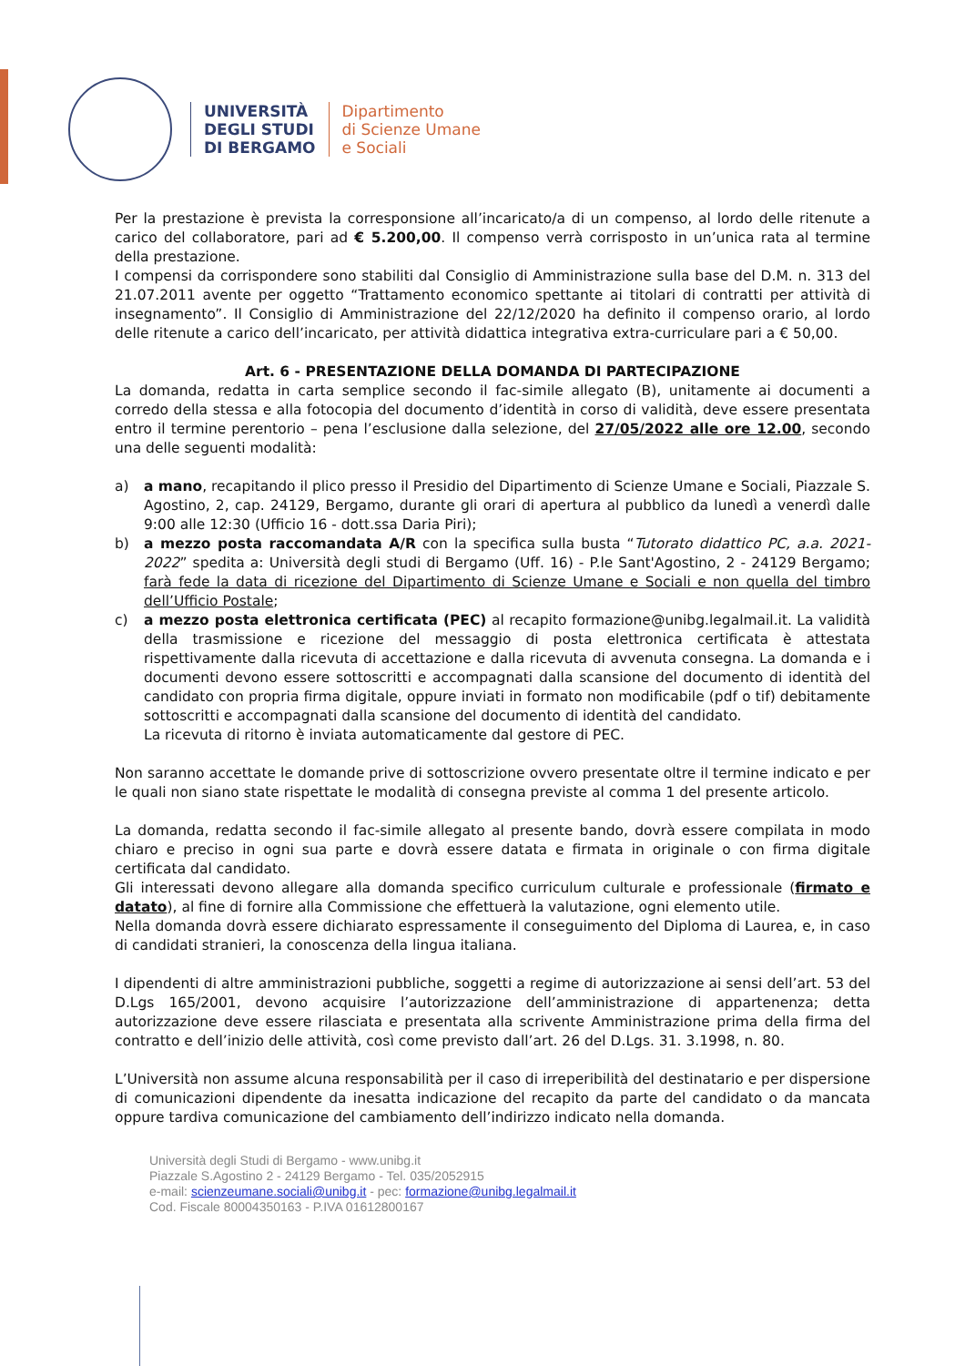UNIVERSITÀ
DEGLI STUDI
DI BERGAMO
Dipartimento
di Scienze Umane
e Sociali
Per la prestazione è prevista la corresponsione all’incaricato/a di un compenso, al lordo delle ritenute a carico del collaboratore, pari ad € 5.200,00. Il compenso verrà corrisposto in un’unica rata al termine della prestazione.
I compensi da corrispondere sono stabiliti dal Consiglio di Amministrazione sulla base del D.M. n. 313 del 21.07.2011 avente per oggetto “Trattamento economico spettante ai titolari di contratti per attività di insegnamento”. Il Consiglio di Amministrazione del 22/12/2020 ha definito il compenso orario, al lordo delle ritenute a carico dell’incaricato, per attività didattica integrativa extra-curriculare pari a € 50,00.
Art. 6 - PRESENTAZIONE DELLA DOMANDA DI PARTECIPAZIONE
La domanda, redatta in carta semplice secondo il fac-simile allegato (B), unitamente ai documenti a corredo della stessa e alla fotocopia del documento d’identità in corso di validità, deve essere presentata entro il termine perentorio – pena l’esclusione dalla selezione, del 27/05/2022 alle ore 12.00, secondo una delle seguenti modalità:
a) a mano, recapitando il plico presso il Presidio del Dipartimento di Scienze Umane e Sociali, Piazzale S. Agostino, 2, cap. 24129, Bergamo, durante gli orari di apertura al pubblico da lunedì a venerdì dalle 9:00 alle 12:30 (Ufficio 16 - dott.ssa Daria Piri);
b) a mezzo posta raccomandata A/R con la specifica sulla busta “Tutorato didattico PC, a.a. 2021-2022” spedita a: Università degli studi di Bergamo (Uff. 16) - P.le Sant'Agostino, 2 - 24129 Bergamo; farà fede la data di ricezione del Dipartimento di Scienze Umane e Sociali e non quella del timbro dell’Ufficio Postale;
c) a mezzo posta elettronica certificata (PEC) al recapito formazione@unibg.legalmail.it. La validità della trasmissione e ricezione del messaggio di posta elettronica certificata è attestata rispettivamente dalla ricevuta di accettazione e dalla ricevuta di avvenuta consegna. La domanda e i documenti devono essere sottoscritti e accompagnati dalla scansione del documento di identità del candidato con propria firma digitale, oppure inviati in formato non modificabile (pdf o tif) debitamente sottoscritti e accompagnati dalla scansione del documento di identità del candidato.
La ricevuta di ritorno è inviata automaticamente dal gestore di PEC.
Non saranno accettate le domande prive di sottoscrizione ovvero presentate oltre il termine indicato e per le quali non siano state rispettate le modalità di consegna previste al comma 1 del presente articolo.
La domanda, redatta secondo il fac-simile allegato al presente bando, dovrà essere compilata in modo chiaro e preciso in ogni sua parte e dovrà essere datata e firmata in originale o con firma digitale certificata dal candidato.
Gli interessati devono allegare alla domanda specifico curriculum culturale e professionale (firmato e datato), al fine di fornire alla Commissione che effettuerà la valutazione, ogni elemento utile.
Nella domanda dovrà essere dichiarato espressamente il conseguimento del Diploma di Laurea, e, in caso di candidati stranieri, la conoscenza della lingua italiana.
I dipendenti di altre amministrazioni pubbliche, soggetti a regime di autorizzazione ai sensi dell’art. 53 del D.Lgs 165/2001, devono acquisire l’autorizzazione dell’amministrazione di appartenenza; detta autorizzazione deve essere rilasciata e presentata alla scrivente Amministrazione prima della firma del contratto e dell’inizio delle attività, così come previsto dall’art. 26 del D.Lgs. 31. 3.1998, n. 80.
L’Università non assume alcuna responsabilità per il caso di irreperibilità del destinatario e per dispersione di comunicazioni dipendente da inesatta indicazione del recapito da parte del candidato o da mancata oppure tardiva comunicazione del cambiamento dell’indirizzo indicato nella domanda.
Università degli Studi di Bergamo - www.unibg.it
Piazzale S.Agostino 2 - 24129 Bergamo - Tel. 035/2052915
e-mail: scienzeumane.sociali@unibg.it - pec: formazione@unibg.legalmail.it
Cod. Fiscale 80004350163 - P.IVA 01612800167